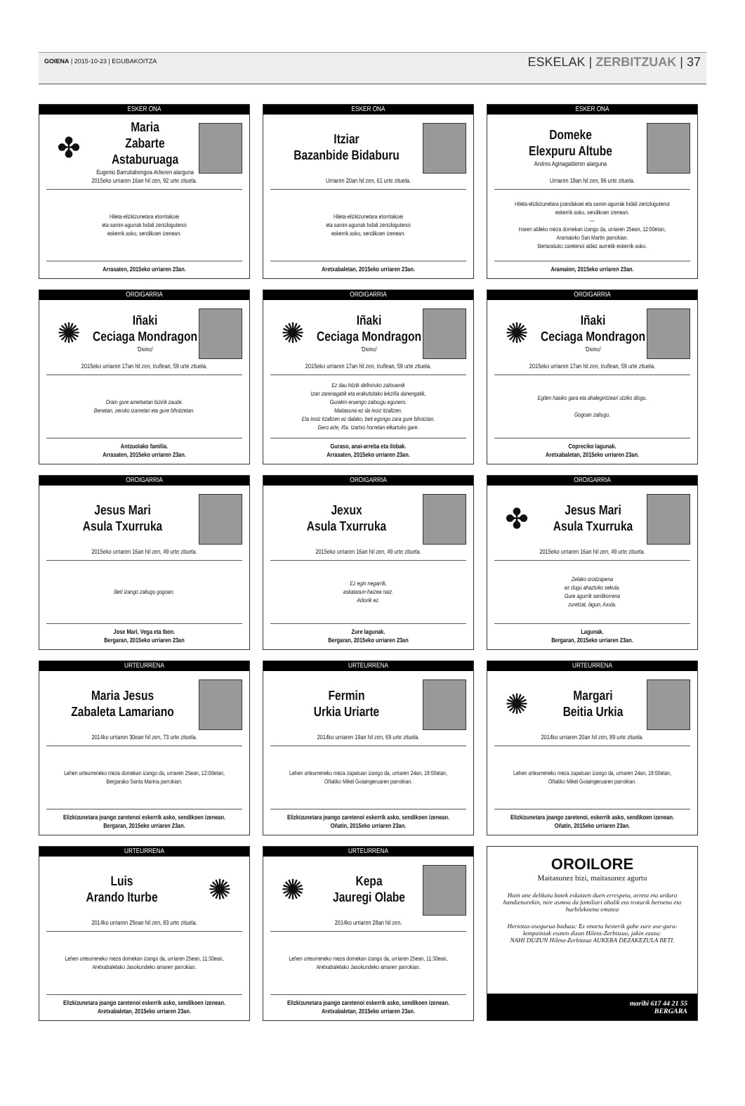GOIENA | 2015-10-23 | EGUBAKOITZA
ESKELAK | ZERBITZUAK | 37
ESKER ONA
✤
Maria
Zabarte Astaburuaga
Eugenio Barrutiabengoa Arberen alarguna
2015eko urriaren 16an hil zen, 92 urte zituela.
Hileta-elizkizunetara etorritakoei
eta samin-agurrak bidali zenizkigutenoi
eskerrik asko, sendikoen izenean.
Arrasaten, 2015eko urriaren 23an.
ESKER ONA
Itziar
Bazanbide Bidaburu
Urriaren 20an hil zen, 61 urte zituela.
Hileta-elizkizunetara etorritakoei
eta samin-agurrak bidali zenizkigutenoi
eskerrik asko, sendikoen izenean.
Aretxabaletan, 2015eko urriaren 23an.
ESKER ONA
Domeke
Elexpuru Altube
Andres Aginagalderen alarguna
Urriaren 18an hil zen, 96 urte zituela.
Hileta-elizkizunetara joandakoei eta samin-agurrak bidali zenizkigutenoi
eskerrik asko, sendikoen izenean.
—
Haren aldeko meza domekan izango da, urriaren 25ean, 12:00etan,
Aramaioko San Martin parrokian.
Bertaratuko zaretenoi aldez aurretik eskerrik asko.
Aramaion, 2015eko urriaren 23an.
OROIGARRIA
✺
Iñaki
Ceciaga Mondragon
'Divino'
2015eko urriaren 17an hil zen, Iruñean, 59 urte zituela.
Orain gure ametsetan bizirik zaude.
Benetan, zeruko izarretan eta gure bihotzetan.
Antzuolako familia.
Arrasaten, 2015eko urriaren 23an.
OROIGARRIA
✺
Iñaki
Ceciaga Mondragon
'Divino'
2015eko urriaren 17an hil zen, Iruñean, 59 urte zituela.
Ez dau hitzik definiruko zaitxuenik
Izan zarenagatik eta erakutsitako lekziña danengatik,
Gurekin eruengo zaitxugu egunero.
Maitasuna ez da inoiz itzaltzen.
Eta inoiz itzaltzen ez dalako, beti egongo zara gure bihotzian.
Gero arte, Iña. Izartxo horretan elkartuko gare.
Guraso, anai-arreba eta ilobak.
Arrasaten, 2015eko urriaren 23an.
OROIGARRIA
✺
Iñaki
Ceciaga Mondragon
'Divino'
2015eko urriaren 17an hil zen, Iruñean, 59 urte zituela.
Egiten hasiko gara eta ahalegintzeari utziko diogu.
Gogoan zaitugu.
Copreciko lagunak.
Aretxabaletan, 2015eko urriaren 23an.
OROIGARRIA
Jesus Mari
Asula Txurruka
2015eko urriaren 16an hil zen, 49 urte zituela.
Beti izango zaitugu gogoan.
Jose Mari, Vega eta Ibon.
Bergaran, 2015eko urriaren 23an
OROIGARRIA
Jexux
Asula Txurruka
2015eko urriaren 16an hil zen, 49 urte zituela.
Ez egin negarrik,
askatasun-haizea naiz.
Adiorik ez.
Zure lagunak.
Bergaran, 2015eko urriaren 23an
OROIGARRIA
✤
Jesus Mari
Asula Txurruka
2015eko urriaren 16an hil zen, 49 urte zituela.
Zelako oroitzapena
ez dugu ahaztuko sekula.
Gure agurrik sentikorrena
zuretzat, lagun, Axula.
Lagunak.
Bergaran, 2015eko urriaren 23an.
URTEURRENA
Maria Jesus
Zabaleta Lamariano
2014ko urriaren 30ean hil zen, 73 urte zituela.
Lehen urteurreneko meza domekan izango da, urriaren 25ean, 12:00etan,
Bergarako Santa Marina parrokian.
Elizkizunetara joango zaretenoi eskerrik asko, sendikoen izenean.
Bergaran, 2015eko urriaren 23an.
URTEURRENA
Fermin
Urkia Uriarte
2014ko urriaren 19an hil zen, 69 urte zituela.
Lehen urteurreneko meza zapatuan izango da, urriaren 24an, 19:00etan,
Oñatiko Mikel Goiaingeruaren parrokian.
Elizkizunetara joango zaretenoi eskerrik asko, sendikoen izenean.
Oñatin, 2015eko urriaren 23an.
URTEURRENA
✺
Margari
Beitia Urkia
2014ko urriaren 20an hil zen, 89 urte zituela.
Lehen urteurreneko meza zapatuan izango da, urriaren 24an, 19:00etan,
Oñatiko Mikel Goiaingeruaren parrokian.
Elizkizunetara joango zaretenoi, eskerrik asko, sendikoen izenean.
Oñatin, 2015eko urriaren 23an.
URTEURRENA
Luis
Arando Iturbe
✺
2014ko urriaren 25ean hil zen, 83 urte zituela.
Lehen urteurreneko meza domekan izango da, urriaren 25ean, 11:30ean,
Aretxabaletako Jasokundeko amaren parrokian.
Elizkizunetara joango zaretenoi eskerrik asko, sendikoen izenean.
Aretxabaletan, 2015eko urriaren 23an.
URTEURRENA
✺
Kepa
Jauregi Olabe
2014ko urriaren 28an hil zen.
Lehen urteurreneko meza domekan izango da, urriaren 25ean, 11:30ean,
Aretxabaletako Jasokundeko amaren parrokian.
Elizkizunetara joango zaretenoi eskerrik asko, sendikoen izenean.
Aretxabaletan, 2015eko urriaren 23an.
OROILORE
Maitasunez bizi, maitasunez agurtu
Hain une delikatu batek eskatzen duen errespetu, arreta eta ardura handienarekin, nire asmoa da familiari ahalik eta traturik beroena eta hurbilekoena ematea
Heriotza-asegurua baduzu: Ez onartu besterik gabe zure ase-guru-konpainiak esaten dizun Hileta-Zerbitzua, jakin ezazu:
NAHI DUZUN Hileta-Zerbitzua AUKERA DEZAKEZULA BETI.
maribi 617 44 21 55
BERGARA